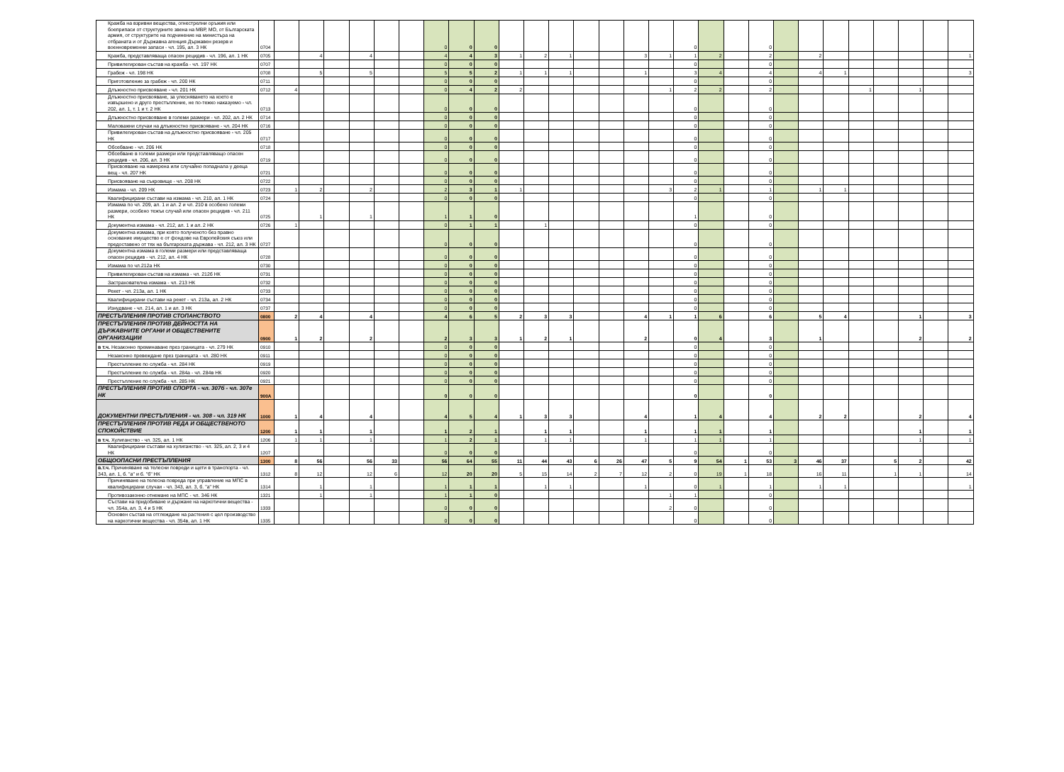| Кражба на взривни вещества, огнестрелни оръжия или боеприпаси от структурните звена на МВР, МО, от Българската армия, от структурите на подчинение на министъра на отбраната и от Държавна агенция Държавен резерв и военновременни запаси - чл. 195, ал. 3 НК | 0704 | | | | | | | 0 | 0 | 0 | | | | | | | | 0 | | | 0 | | | | | | | | |
| Кражба, представляваща опасен рецидив - чл. 196, ал. 1 НК | 0705 | | 4 | | 4 | | | 4 | 4 | 3 | 1 | 2 | 1 | | | 3 | 1 | 1 | 2 | | 2 | | 2 | | | | | | 1 |
| Привилегирован състав на кражба - чл. 197 НК | 0707 | | | | | | | 0 | 0 | 0 | | | | | | | | 0 | | | 0 | | | | | | | | |
| Грабеж - чл. 198 НК | 0708 | | 5 | | 5 | | | 5 | 5 | 2 | 1 | 1 | 1 | | | 1 | | 3 | 4 | | 4 | | 4 | 1 | | | | | 3 |
| Приготовление за грабеж - чл. 200 НК | 0711 | | | | | | | 0 | 0 | 0 | | | | | | | | 0 | | | 0 | | | | | | | | |
| Длъжностно присвояване - чл. 201 НК | 0712 | 4 | | | | | | 0 | 4 | 2 | 2 | | | | | | 1 | 2 | 2 | | 2 | | | | 1 | | 1 | | |
| Длъжностно присвояване, за улесняването на което е извършено и друго престъпление, не по-тежко наказуемо - чл. 202, ал. 1, т. 1 и т. 2 НК | 0713 | | | | | | | 0 | 0 | 0 | | | | | | | | 0 | | | 0 | | | | | | | | |
| Длъжностно присвояване в големи размери - чл. 202, ал. 2 НК | 0714 | | | | | | | 0 | 0 | 0 | | | | | | | | 0 | | | 0 | | | | | | | | |
| Маловажни случаи на длъжностно присвояване - чл. 204 НК | 0716 | | | | | | | 0 | 0 | 0 | | | | | | | | 0 | | | 0 | | | | | | | | |
| Привилегирован състав на длъжностно присвояване - чл. 205 НК | 0717 | | | | | | | 0 | 0 | 0 | | | | | | | | 0 | | | 0 | | | | | | | | |
| Обсебване - чл. 206 НК | 0718 | | | | | | | 0 | 0 | 0 | | | | | | | | 0 | | | 0 | | | | | | | | |
| Обсебване в големи размери или представляващо опасен рецидив - чл. 206, ал. 3 НК | 0719 | | | | | | | 0 | 0 | 0 | | | | | | | | 0 | | | 0 | | | | | | | | |
| Присвояване на намерена или случайно попаднала у дееца вещ - чл. 207 НК | 0721 | | | | | | | 0 | 0 | 0 | | | | | | | | 0 | | | 0 | | | | | | | | |
| Присвояване на съкровище - чл. 208 НК | 0722 | | | | | | | 0 | 0 | 0 | | | | | | | | 0 | | | 0 | | | | | | | | |
| Измама - чл. 209 НК | 0723 | 1 | 2 | | 2 | | | 2 | 3 | 1 | 1 | | | | | | 3 | 2 | 1 | | 1 | | 1 | 1 | | | | | |
| Квалифицирани състави на измама - чл. 210, ал. 1 НК | 0724 | | | | | | | 0 | 0 | 0 | | | | | | | | 0 | | | 0 | | | | | | | | |
| Измама по чл. 209, ал. 1 и ал. 2 и чл. 210 в особено големи размери, особено тежък случай или опасен рецидив - чл. 211 НК | 0725 | | 1 | | 1 | | | 1 | 1 | 0 | | | | | | | | 1 | | | 0 | | | | | | | | |
| Документна измама - чл. 212, ал. 1 и ал. 2 НК | 0726 | 1 | | | | | | 0 | 1 | 1 | | 1 | | | | | | 0 | | | 0 | | | | | | | | |
| Документна измама, при която полученото без правно основание имущество е от фондове на Европейския съюз или предоставено от тях на българската държава - чл. 212, ал. 3 НК | 0727 | | | | | | | 0 | 0 | 0 | | | | | | | | 0 | | | 0 | | | | | | | | |
| Документна измама в големи размери или представляваща опасен рецидив - чл. 212, ал. 4 НК | 0728 | | | | | | | 0 | 0 | 0 | | | | | | | | 0 | | | 0 | | | | | | | | |
| Измама по чл.212а НК | 0730 | | | | | | | 0 | 0 | 0 | | | | | | | | 0 | | | 0 | | | | | | | | |
| Привилегирован състав на измама - чл. 212б НК | 0731 | | | | | | | 0 | 0 | 0 | | | | | | | | 0 | | | 0 | | | | | | | | |
| Застрахователна измама - чл. 213 НК | 0732 | | | | | | | 0 | 0 | 0 | | | | | | | | 0 | | | 0 | | | | | | | | |
| Рекет - чл. 213а, ал. 1 НК | 0733 | | | | | | | 0 | 0 | 0 | | | | | | | | 0 | | | 0 | | | | | | | | |
| Квалифицирани състави на рекет - чл. 213а, ал. 2 НК | 0734 | | | | | | | 0 | 0 | 0 | | | | | | | | 0 | | | 0 | | | | | | | | |
| Изнудване - чл. 214, ал. 1 и ал. 3 НК | 0737 | | | | | | | 0 | 0 | 0 | | | | | | | | 0 | | | 0 | | | | | | | | |
| ПРЕСТЪПЛЕНИЯ ПРОТИВ СТОПАНСТВОТО | 0800 | 2 | 4 | | 4 | | | 4 | 6 | 5 | 2 | 3 | 3 | | | 4 | 1 | 1 | 6 | | 6 | | 5 | 4 | | | 1 | | 3 |
| ПРЕСТЪПЛЕНИЯ ПРОТИВ ДЕЙНОСТТА НА ДЪРЖАВНИТЕ ОРГАНИ И ОБЩЕСТВЕНИТЕ ОРГАНИЗАЦИИ | 0900 | 1 | 2 | | 2 | | | 2 | 3 | 3 | 1 | 2 | 1 | | | 2 | | 0 | 4 | | 3 | | 1 | | | | 2 | | 2 |
| в т.ч. Незаконно преминаване през границата - чл. 279 НК | 0910 | | | | | | | 0 | 0 | 0 | | | | | | | | 0 | | | 0 | | | | | | | | |
| Незаконно превеждане през границата - чл. 280 НК | 0911 | | | | | | | 0 | 0 | 0 | | | | | | | | 0 | | | 0 | | | | | | | | |
| Престъпление по служба - чл. 284 НК | 0919 | | | | | | | 0 | 0 | 0 | | | | | | | | 0 | | | 0 | | | | | | | | |
| Престъпление по служба - чл. 284а - чл. 284в НК | 0920 | | | | | | | 0 | 0 | 0 | | | | | | | | 0 | | | 0 | | | | | | | | |
| Престъпление по служба - чл. 285 НК | 0921 | | | | | | | 0 | 0 | 0 | | | | | | | | 0 | | | 0 | | | | | | | | |
| ПРЕСТЪПЛЕНИЯ ПРОТИВ СПОРТА - чл. 307б - чл. 307е НК | 900А | | | | | | | 0 | 0 | 0 | | | | | | | | 0 | | | 0 | | | | | | | | |
| ДОКУМЕНТНИ ПРЕСТЪПЛЕНИЯ - чл. 308 - чл. 319 НК | 1000 | 1 | 4 | | 4 | | | 4 | 5 | 4 | 1 | 3 | 3 | | | 4 | | 1 | 4 | | 4 | | 2 | 2 | | | 2 | | 4 |
| ПРЕСТЪПЛЕНИЯ ПРОТИВ РЕДА И ОБЩЕСТВЕНОТО СПОКОЙСТВИЕ | 1200 | 1 | 1 | | 1 | | | 1 | 2 | 1 | | 1 | 1 | | | 1 | | 1 | 1 | | 1 | | | | | | 1 | | 1 |
| в т.ч. Хулиганство - чл. 325, ал. 1 НК | 1206 | 1 | 1 | | 1 | | | 1 | 2 | 1 | | 1 | 1 | | | 1 | | 1 | 1 | | 1 | | | | | | 1 | | 1 |
| Квалифицирани състави на хулиганство - чл. 325, ал. 2, 3 и 4 НК | 1207 | | | | | | | 0 | 0 | 0 | | | | | | | | 0 | | | 0 | | | | | | | | |
| ОБЩООПАСНИ ПРЕСТЪПЛЕНИЯ | 1300 | 8 | 56 | | 56 | 33 | | 56 | 64 | 55 | 11 | 44 | 43 | 6 | 26 | 47 | 5 | 9 | 54 | 1 | 53 | 3 | 46 | 37 | | 5 | 2 | | 42 |
| в.т.ч. Причиняване на телесни повреди и щети в транспорта - чл. 343, ал. 1, б. "а" и б. "б" НК | 1312 | 8 | 12 | | 12 | 6 | | 12 | 20 | 20 | 5 | 15 | 14 | 2 | 7 | 12 | 2 | 0 | 19 | 1 | 18 | | 16 | 11 | | 1 | 1 | | 14 |
| Причиняване на телесна повреда при управление на МПС в квалифицирани случаи - чл. 343, ал. 3, б. "а" НК | 1314 | | 1 | | 1 | | | 1 | 1 | 1 | | 1 | 1 | | | 1 | | 0 | 1 | | 1 | | 1 | 1 | | | | | 1 |
| Противозаконно отнемане на МПС - чл. 346 НК | 1321 | | 1 | | 1 | | | 1 | 1 | 0 | | | | | | | 1 | 1 | | | 0 | | | | | | | | |
| Състави на придобиване и държане на наркотични вещества - чл. 354а, ал. 3, 4 и 5 НК | 1333 | | | | | | | 0 | 0 | 0 | | | | | | | 2 | 0 | | | 0 | | | | | | | | |
| Основен състав на отглеждане на растения с цел производство на наркотични вещества - чл. 354в, ал. 1 НК | 1335 | | | | | | | 0 | 0 | 0 | | | | | | | | 0 | | | 0 | | | | | | | | |